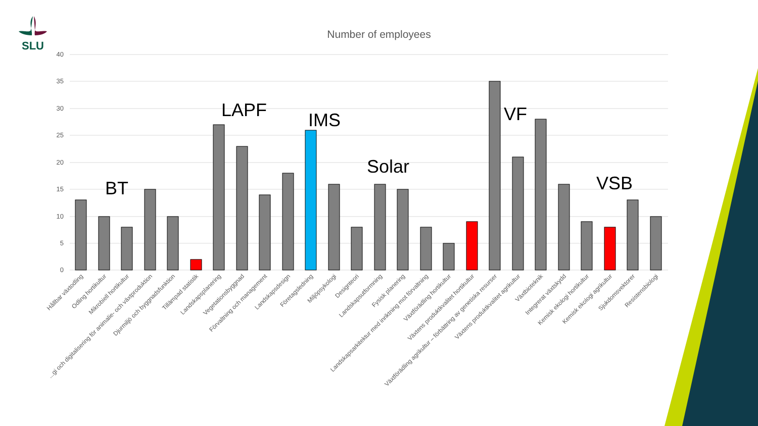SLU
Number of employees
40
35
30
25
20
15
10
5
0
BT
LAPF
IMS
Solar
VF
VSB
Hållbar växtodling
Odling hortikultur
Mikrobiell hortikultur
...gi och digitalisering för animalie- och växtproduktion
Djurmiljö och byggnadsfunktion
Tillämpad statistik
Landskapsplanering
Vegetationsbyggnad
Förvaltning och management
Landskapsdesign
Företagsledning
Miljöpsykologi
Designteori
Landskapsutformning
Fysisk planering
Landskapsarkitektur med inriktning mot förvaltning
Växtförädling hortikultur
Växtens produktkvalitet hortikultur
Växtförädling agrikultur – förbättring av genetiska resurser
Växtens produktkvalitet agrikultur
Växtbioteknik
Integrerat växtskydd
Kemisk ekologi hortikultur
Kemisk ekologi agrikultur
Sjukdomsvektorer
Resistensbiologi